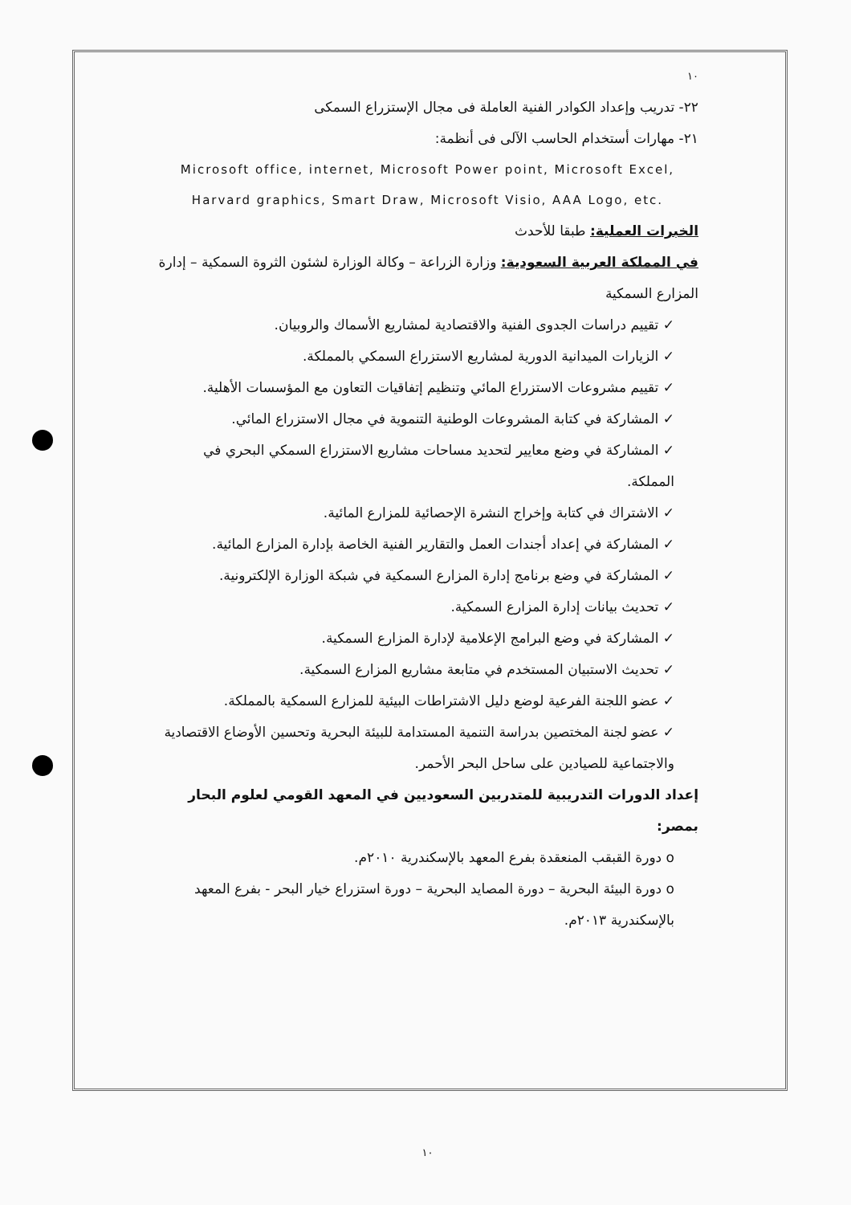١٠
٢٢- تدريب وإعداد الكوادر الفنية العاملة فى مجال الإستزراع السمكى
٢١- مهارات أستخدام الحاسب الآلى فى أنظمة:
Microsoft office, internet, Microsoft Power point, Microsoft Excel, Harvard graphics, Smart Draw, Microsoft Visio, AAA Logo, etc.
الخبرات العملية: طبقا للأحدث
في المملكة العربية السعودية: وزارة الزراعة – وكالة الوزارة لشئون الثروة السمكية – إدارة المزارع السمكية
✓ تقييم دراسات الجدوى الفنية والاقتصادية لمشاريع الأسماك والروبيان.
✓ الزيارات الميدانية الدورية لمشاريع الاستزراع السمكي بالمملكة.
✓ تقييم مشروعات الاستزراع المائي وتنظيم إتفاقيات التعاون مع المؤسسات الأهلية.
✓ المشاركة في كتابة المشروعات الوطنية التنموية في مجال الاستزراع المائي.
✓ المشاركة في وضع معايير لتحديد مساحات مشاريع الاستزراع السمكي البحري في المملكة.
✓ الاشتراك في كتابة وإخراج النشرة الإحصائية للمزارع المائية.
✓ المشاركة في إعداد أجندات العمل والتقارير الفنية الخاصة بإدارة المزارع المائية.
✓ المشاركة في وضع برنامج إدارة المزارع السمكية في شبكة الوزارة الإلكترونية.
✓ تحديث بيانات إدارة المزارع السمكية.
✓ المشاركة في وضع البرامج الإعلامية لإدارة المزارع السمكية.
✓ تحديث الاستبيان المستخدم في متابعة مشاريع المزارع السمكية.
✓ عضو اللجنة الفرعية لوضع دليل الاشتراطات البيئية للمزارع السمكية بالمملكة.
✓ عضو لجنة المختصين بدراسة التنمية المستدامة للبيئة البحرية وتحسين الأوضاع الاقتصادية والاجتماعية للصيادين على ساحل البحر الأحمر.
إعداد الدورات التدريبية للمتدربين السعوديين في المعهد القومي لعلوم البحار بمصر:
o دورة القبقب المنعقدة بفرع المعهد بالإسكندرية ٢٠١٠م.
o دورة البيئة البحرية – دورة المصايد البحرية – دورة استزراع خيار البحر - بفرع المعهد بالإسكندرية ٢٠١٣م.
١٠